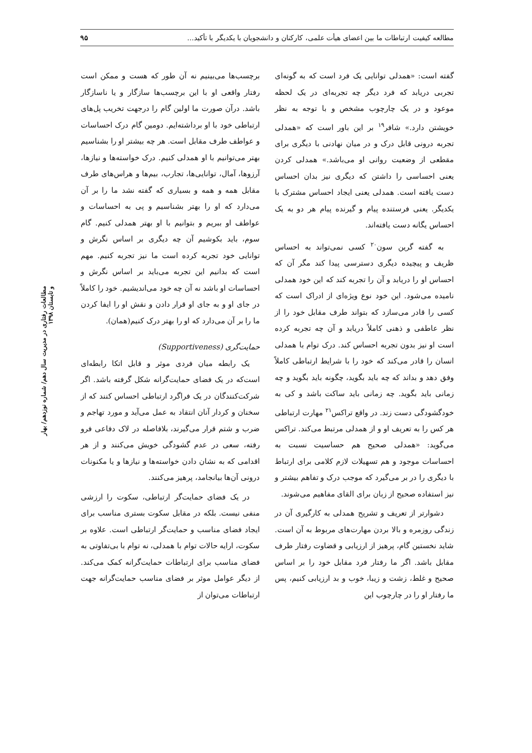مطالعه کیفیت ارتباطات ما بین اعضای هیأت علمی، کارکنان و دانشجویان با یکدیگر با تأکید... ۹۵
گفته است: «همدلی توانایی یک فرد است که به گونه‌ای تجربی دریابد که فرد دیگر چه تجربه‌ای در یک لحظه موعود و در یک چارچوب مشخص و با توجه به نظر خویشتن دارد.» شافر<sup>۱۹</sup> بر این باور است که «همدلی تجربه درونی قابل درک و در میان نهادنی با دیگری برای مقطعی از وضعیت روانی او می‌باشد.» همدلی کردن یعنی احساسی را داشتن که دیگری نیز بدان احساس دست یافته است. همدلی یعنی ایجاد احساس مشترک با یکدیگر. یعنی فرستنده پیام و گیرنده پیام هر دو به یک احساس یگانه دست یافته‌اند.
به گفته گرین سون<sup>۲۰</sup> کسی نمی‌تواند به احساس ظریف و پیچیده دیگری دسترسی پیدا کند مگر آن که احساس او را دریابد و آن را تجربه کند که این خود همدلی نامیده می‌شود. این خود نوع ویژه‌ای از ادراک است که کسی را قادر می‌سازد که بتواند طرف مقابل خود را از نظر عاطفی و ذهنی کاملاً دریابد و آن چه تجربه کرده است او نیز بدون تجربه احساس کند. درک توام با همدلی انسان را قادر می‌کند که خود را با شرایط ارتباطی کاملاً وفق دهد و بداند که چه باید بگوید، چگونه باید بگوید و چه زمانی باید بگوید. چه زمانی باید ساکت باشد و کی به خودگشودگی دست زند. در واقع تراکس<sup>۲۱</sup> مهارت ارتباطی هر کس را به تعریف او و از همدلی مرتبط می‌کند. تراکس می‌گوید: «همدلی صحیح هم حساسیت نسبت به احساسات موجود و هم تسهیلات لازم کلامی برای ارتباط با دیگری را در بر می‌گیرد که موجب درک و تفاهم بیشتر و نیز استفاده صحیح از زبان برای القای مفاهیم می‌شوند.
دشوارتر از تعریف و تشریح همدلی به کارگیری آن در زندگی روزمره و بالا بردن مهارت‌های مربوط به آن است. شاید نخستین گام، پرهیز از ارزیابی و قضاوت رفتار طرف مقابل باشد. اگر ما رفتار فرد مقابل خود را بر اساس صحیح و غلط، زشت و زیبا، خوب و بد ارزیابی کنیم، پس ما رفتار او را در چارچوب این
برچسب‌ها می‌بینیم نه آن طور که هست و ممکن است رفتار واقعی او با این برچسب‌ها سازگار و یا ناسازگار باشد. درآن صورت ما اولین گام را درجهت تخریب پل‌های ارتباطی خود با او برداشته‌ایم. دومین گام درک احساسات و عواطف طرف مقابل است. هر چه بیشتر او را بشناسیم بهتر می‌توانیم با او همدلی کنیم. درک خواسته‌ها و نیازها، آرزوها، آمال، توانایی‌ها، تجارب، بیم‌ها و هراس‌های طرف مقابل همه و همه و بسیاری که گفته نشد ما را بر آن می‌دارد که او را بهتر بشناسیم و پی به احساسات و عواطف او ببریم و بتوانیم با او بهتر همدلی کنیم. گام سوم، باید بکوشیم آن چه دیگری بر اساس نگرش و توانایی خود تجربه کرده است ما نیز تجربه کنیم. مهم است که بدانیم این تجربه می‌باید بر اساس نگرش و احساسات او باشد نه آن چه خود می‌اندیشیم. خود را کاملاً در جای او و به جای او قرار دادن و نقش او را ایفا کردن ما را بر آن می‌دارد که او را بهتر درک کنیم(همان).
حمایت‌گری (Supportiveness)
یک رابطه میان فردی موثر و قابل اتکا رابطه‌ای است‌که در یک فضای حمایت‌گرانه شکل گرفته باشد. اگر شرکت‌کنندگان در یک فراگرد ارتباطی احساس کنند که از سخنان و کردار آنان انتقاد به عمل می‌آید و مورد تهاجم و ضرب و شتم قرار می‌گیرند، بلافاصله در لاک دفاعی فرو رفته، سعی در عدم گشودگی خویش می‌کنند و از هر اقدامی که به نشان دادن خواسته‌ها و نیازها و یا مکنونات درونی آن‌ها بیانجامد، پرهیز می‌کنند.
در یک فضای حمایت‌گر ارتباطی، سکوت را ارزشی منفی نیست. بلکه در مقابل سکوت بستری مناسب برای ایجاد فضای مناسب و حمایت‌گر ارتباطی است. علاوه بر سکوت، ارایه حالات توام با همدلی، نه توام با بی‌تفاوتی به فضای مناسب برای ارتباطات حمایت‌گرانه کمک می‌کند. از دیگر عوامل موثر بر فضای مناسب حمایت‌گرانه جهت ارتباطات می‌توان از
مطالعات رفتاری در مدیریت سال دهم/ شماره نوزدهم/ بهار و تابستان ۱۳۹۸